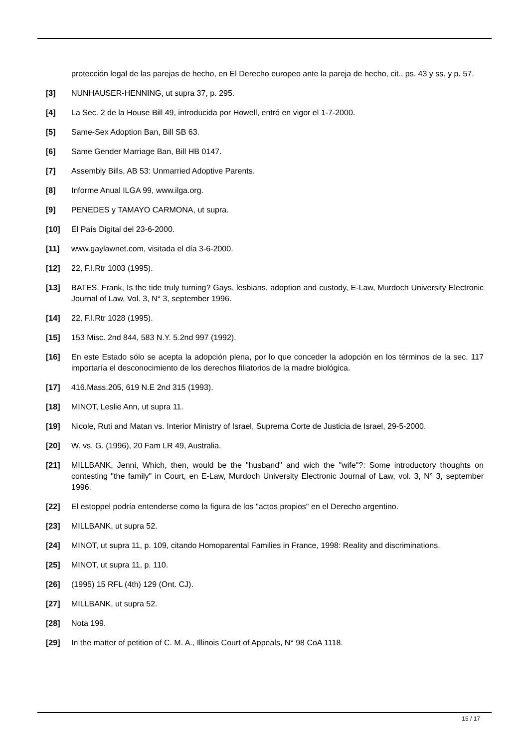protección legal de las parejas de hecho, en El Derecho europeo ante la pareja de hecho, cit., ps. 43 y ss. y p. 57.
[3] NUNHAUSER-HENNING, ut supra 37, p. 295.
[4] La Sec. 2 de la House Bill 49, introducida por Howell, entró en vigor el 1-7-2000.
[5] Same-Sex Adoption Ban, Bill SB 63.
[6] Same Gender Marriage Ban, Bill HB 0147.
[7] Assembly Bills, AB 53: Unmarried Adoptive Parents.
[8] Informe Anual ILGA 99, www.ilga.org.
[9] PENEDES y TAMAYO CARMONA, ut supra.
[10] El País Digital del 23-6-2000.
[11] www.gaylawnet.com, visitada el día 3-6-2000.
[12] 22, F.l.Rtr 1003 (1995).
[13] BATES, Frank, Is the tide truly turning? Gays, lesbians, adoption and custody, E-Law, Murdoch University Electronic Journal of Law, Vol. 3, N° 3, september 1996.
[14] 22, F.l.Rtr 1028 (1995).
[15] 153 Misc. 2nd 844, 583 N.Y. 5.2nd 997 (1992).
[16] En este Estado sólo se acepta la adopción plena, por lo que conceder la adopción en los términos de la sec. 117 importaría el desconocimiento de los derechos filiatorios de la madre biológica.
[17] 416.Mass.205, 619 N.E 2nd 315 (1993).
[18] MINOT, Leslie Ann, ut supra 11.
[19] Nicole, Ruti and Matan vs. Interior Ministry of Israel, Suprema Corte de Justicia de Israel, 29-5-2000.
[20] W. vs. G. (1996), 20 Fam LR 49, Australia.
[21] MILLBANK, Jenni, Which, then, would be the "husband" and wich the "wife"?: Some introductory thoughts on contesting "the family" in Court, en E-Law, Murdoch University Electronic Journal of Law, vol. 3, N° 3, september 1996.
[22] El estoppel podría entenderse como la figura de los "actos propios" en el Derecho argentino.
[23] MILLBANK, ut supra 52.
[24] MINOT, ut supra 11, p. 109, citando Homoparental Families in France, 1998: Reality and discriminations.
[25] MINOT, ut supra 11, p. 110.
[26] (1995) 15 RFL (4th) 129 (Ont. CJ).
[27] MILLBANK, ut supra 52.
[28] Nota 199.
[29] In the matter of petition of C. M. A., Illinois Court of Appeals, N° 98 CoA 1118.
15 / 17